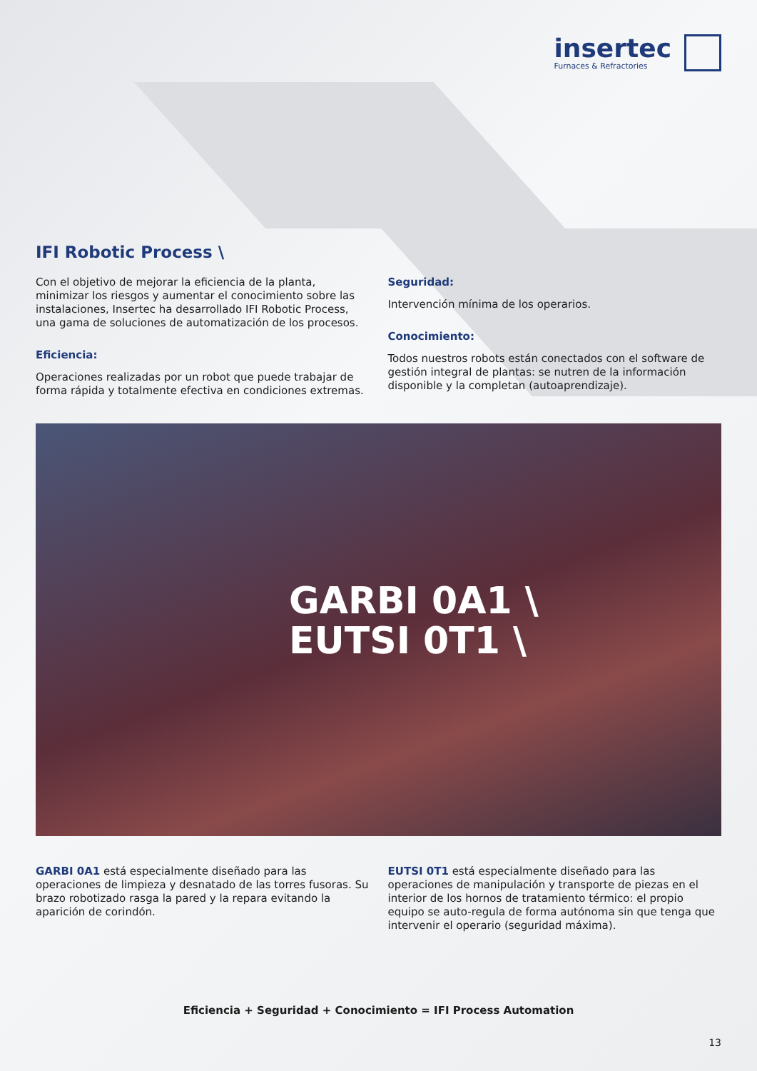insertec
Furnaces & Refractories
IFI Robotic Process \
Con el objetivo de mejorar la eficiencia de la planta, minimizar los riesgos y aumentar el conocimiento sobre las instalaciones, Insertec ha desarrollado IFI Robotic Process, una gama de soluciones de automatización de los procesos.
Eficiencia:
Operaciones realizadas por un robot que puede trabajar de forma rápida y totalmente efectiva en condiciones extremas.
Seguridad:
Intervención mínima de los operarios.
Conocimiento:
Todos nuestros robots están conectados con el software de gestión integral de plantas: se nutren de la información disponible y la completan (autoaprendizaje).
GARBI 0A1 \
EUTSI 0T1 \
GARBI 0A1 está especialmente diseñado para las operaciones de limpieza y desnatado de las torres fusoras. Su brazo robotizado rasga la pared y la repara evitando la aparición de corindón.
EUTSI 0T1 está especialmente diseñado para las operaciones de manipulación y transporte de piezas en el interior de los hornos de tratamiento térmico: el propio equipo se auto-regula de forma autónoma sin que tenga que intervenir el operario (seguridad máxima).
Eficiencia + Seguridad + Conocimiento = IFI Process Automation
13